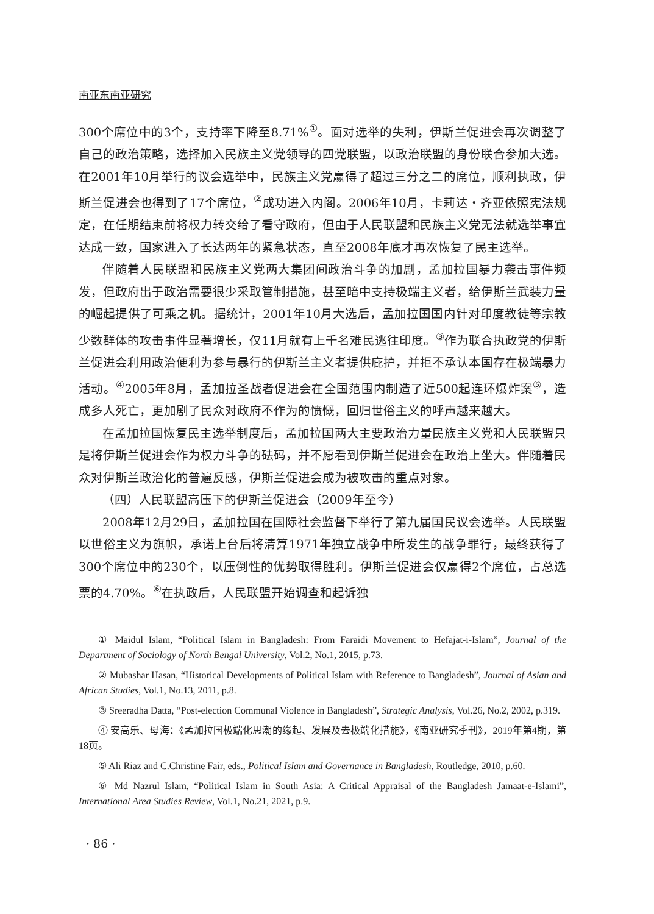南亚东南亚研究
300个席位中的3个，支持率下降至8.71%<sup>①</sup>。面对选举的失利，伊斯兰促进会再次调整了自己的政治策略，选择加入民族主义党领导的四党联盟，以政治联盟的身份联合参加大选。在2001年10月举行的议会选举中，民族主义党赢得了超过三分之二的席位，顺利执政，伊斯兰促进会也得到了17个席位，<sup>②</sup>成功进入内阁。2006年10月，卡莉达・齐亚依照宪法规定，在任期结束前将权力转交给了看守政府，但由于人民联盟和民族主义党无法就选举事宜达成一致，国家进入了长达两年的紧急状态，直至2008年底才再次恢复了民主选举。
伴随着人民联盟和民族主义党两大集团间政治斗争的加剧，孟加拉国暴力袭击事件频发，但政府出于政治需要很少采取管制措施，甚至暗中支持极端主义者，给伊斯兰武装力量的崛起提供了可乘之机。据统计，2001年10月大选后，孟加拉国国内针对印度教徒等宗教少数群体的攻击事件显著增长，仅11月就有上千名难民逃往印度。<sup>③</sup>作为联合执政党的伊斯兰促进会利用政治便利为参与暴行的伊斯兰主义者提供庇护，并拒不承认本国存在极端暴力活动。<sup>④</sup>2005年8月，孟加拉圣战者促进会在全国范围内制造了近500起连环爆炸案<sup>⑤</sup>，造成多人死亡，更加剧了民众对政府不作为的愤慨，回归世俗主义的呼声越来越大。
在孟加拉国恢复民主选举制度后，孟加拉国两大主要政治力量民族主义党和人民联盟只是将伊斯兰促进会作为权力斗争的砝码，并不愿看到伊斯兰促进会在政治上坐大。伴随着民众对伊斯兰政治化的普遍反感，伊斯兰促进会成为被攻击的重点对象。
（四）人民联盟高压下的伊斯兰促进会（2009年至今）
2008年12月29日，孟加拉国在国际社会监督下举行了第九届国民议会选举。人民联盟以世俗主义为旗帜，承诺上台后将清算1971年独立战争中所发生的战争罪行，最终获得了300个席位中的230个，以压倒性的优势取得胜利。伊斯兰促进会仅赢得2个席位，占总选票的4.70%。<sup>⑥</sup>在执政后，人民联盟开始调查和起诉独
① Maidul Islam, “Political Islam in Bangladesh: From Faraidi Movement to Hefajat-i-Islam”, Journal of the Department of Sociology of North Bengal University, Vol.2, No.1, 2015, p.73.
② Mubashar Hasan, “Historical Developments of Political Islam with Reference to Bangladesh”, Journal of Asian and African Studies, Vol.1, No.13, 2011, p.8.
③ Sreeradha Datta, “Post-election Communal Violence in Bangladesh”, Strategic Analysis, Vol.26, No.2, 2002, p.319.
④ 安高乐、母海：《孟加拉国极端化思潮的缘起、发展及去极端化措施》，《南亚研究季刊》，2019年第4期，第18页。
⑤ Ali Riaz and C.Christine Fair, eds., Political Islam and Governance in Bangladesh, Routledge, 2010, p.60.
⑥ Md Nazrul Islam, “Political Islam in South Asia: A Critical Appraisal of the Bangladesh Jamaat-e-Islami”, International Area Studies Review, Vol.1, No.21, 2021, p.9.
· 86 ·